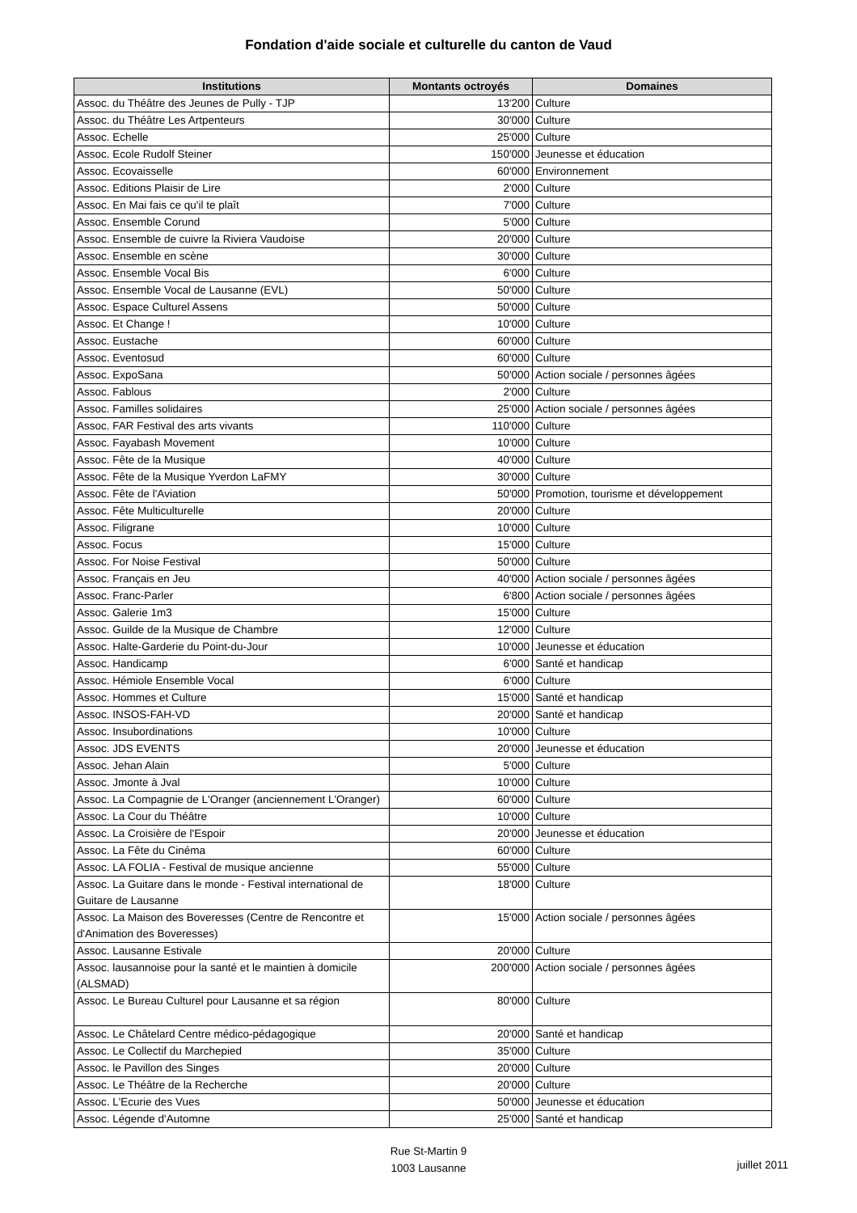Fondation d'aide sociale et culturelle du canton de Vaud
| Institutions | Montants octroyés | Domaines |
| --- | --- | --- |
| Assoc. du Théâtre des Jeunes de Pully - TJP | 13'200 | Culture |
| Assoc. du Théâtre Les Artpenteurs | 30'000 | Culture |
| Assoc. Echelle | 25'000 | Culture |
| Assoc. Ecole Rudolf Steiner | 150'000 | Jeunesse et éducation |
| Assoc. Ecovaisselle | 60'000 | Environnement |
| Assoc. Editions Plaisir de Lire | 2'000 | Culture |
| Assoc. En Mai fais ce qu'il te plaît | 7'000 | Culture |
| Assoc. Ensemble Corund | 5'000 | Culture |
| Assoc. Ensemble de cuivre la Riviera Vaudoise | 20'000 | Culture |
| Assoc. Ensemble en scène | 30'000 | Culture |
| Assoc. Ensemble Vocal Bis | 6'000 | Culture |
| Assoc. Ensemble Vocal de Lausanne (EVL) | 50'000 | Culture |
| Assoc. Espace Culturel Assens | 50'000 | Culture |
| Assoc. Et Change ! | 10'000 | Culture |
| Assoc. Eustache | 60'000 | Culture |
| Assoc. Eventosud | 60'000 | Culture |
| Assoc. ExpoSana | 50'000 | Action sociale / personnes âgées |
| Assoc. Fablous | 2'000 | Culture |
| Assoc. Familles solidaires | 25'000 | Action sociale / personnes âgées |
| Assoc. FAR Festival des arts vivants | 110'000 | Culture |
| Assoc. Fayabash Movement | 10'000 | Culture |
| Assoc. Fête de la Musique | 40'000 | Culture |
| Assoc. Fête de la Musique Yverdon LaFMY | 30'000 | Culture |
| Assoc. Fête de l'Aviation | 50'000 | Promotion, tourisme et développement |
| Assoc. Fête Multiculturelle | 20'000 | Culture |
| Assoc. Filigrane | 10'000 | Culture |
| Assoc. Focus | 15'000 | Culture |
| Assoc. For Noise Festival | 50'000 | Culture |
| Assoc. Français en Jeu | 40'000 | Action sociale / personnes âgées |
| Assoc. Franc-Parler | 6'800 | Action sociale / personnes âgées |
| Assoc. Galerie 1m3 | 15'000 | Culture |
| Assoc. Guilde de la Musique de Chambre | 12'000 | Culture |
| Assoc. Halte-Garderie du Point-du-Jour | 10'000 | Jeunesse et éducation |
| Assoc. Handicamp | 6'000 | Santé et handicap |
| Assoc. Hémiole Ensemble Vocal | 6'000 | Culture |
| Assoc. Hommes et Culture | 15'000 | Santé et handicap |
| Assoc. INSOS-FAH-VD | 20'000 | Santé et handicap |
| Assoc. Insubordinations | 10'000 | Culture |
| Assoc. JDS EVENTS | 20'000 | Jeunesse et éducation |
| Assoc. Jehan Alain | 5'000 | Culture |
| Assoc. Jmonte à Jval | 10'000 | Culture |
| Assoc. La Compagnie de L'Oranger (anciennement L'Oranger) | 60'000 | Culture |
| Assoc. La Cour du Théâtre | 10'000 | Culture |
| Assoc. La Croisière de l'Espoir | 20'000 | Jeunesse et éducation |
| Assoc. La Fête du Cinéma | 60'000 | Culture |
| Assoc. LA FOLIA - Festival de musique ancienne | 55'000 | Culture |
| Assoc. La Guitare dans le monde - Festival international de Guitare de Lausanne | 18'000 | Culture |
| Assoc. La Maison des Boveresses (Centre de Rencontre et d'Animation des Boveresses) | 15'000 | Action sociale / personnes âgées |
| Assoc. Lausanne Estivale | 20'000 | Culture |
| Assoc. lausannoise pour la santé et le maintien à domicile (ALSMAD) | 200'000 | Action sociale / personnes âgées |
| Assoc. Le Bureau Culturel pour Lausanne et sa région | 80'000 | Culture |
| Assoc. Le Châtelard Centre médico-pédagogique | 20'000 | Santé et handicap |
| Assoc. Le Collectif du Marchepied | 35'000 | Culture |
| Assoc. le Pavillon des Singes | 20'000 | Culture |
| Assoc. Le Théâtre de la Recherche | 20'000 | Culture |
| Assoc. L'Ecurie des Vues | 50'000 | Jeunesse et éducation |
| Assoc. Légende d'Automne | 25'000 | Santé et handicap |
Rue St-Martin 9
1003 Lausanne
juillet 2011